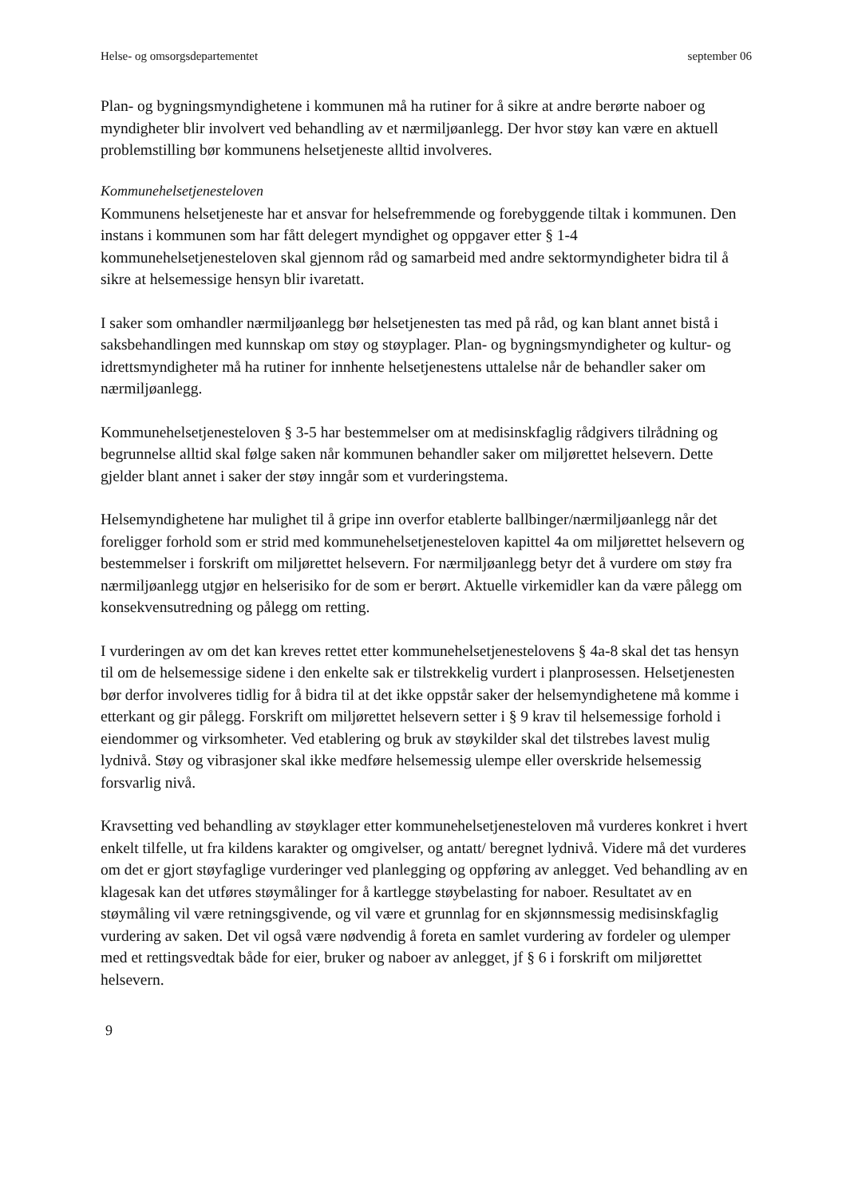Helse- og omsorgsdepartementet september 06
Plan- og bygningsmyndighetene i kommunen må ha rutiner for å sikre at andre berørte naboer og myndigheter blir involvert ved behandling av et nærmiljøanlegg. Der hvor støy kan være en aktuell problemstilling bør kommunens helsetjeneste alltid involveres.
Kommunehelsetjenesteloven
Kommunens helsetjeneste har et ansvar for helsefremmende og forebyggende tiltak i kommunen. Den instans i kommunen som har fått delegert myndighet og oppgaver etter § 1-4 kommunehelsetjenesteloven skal gjennom råd og samarbeid med andre sektormyndigheter bidra til å sikre at helsemessige hensyn blir ivaretatt.
I saker som omhandler nærmiljøanlegg bør helsetjenesten tas med på råd, og kan blant annet bistå i saksbehandlingen med kunnskap om støy og støyplager. Plan- og bygningsmyndigheter og kultur- og idrettsmyndigheter må ha rutiner for innhente helsetjenestens uttalelse når de behandler saker om nærmiljøanlegg.
Kommunehelsetjenesteloven § 3-5 har bestemmelser om at medisinskfaglig rådgivers tilrådning og begrunnelse alltid skal følge saken når kommunen behandler saker om miljørettet helsevern. Dette gjelder blant annet i saker der støy inngår som et vurderingstema.
Helsemyndighetene har mulighet til å gripe inn overfor etablerte ballbinger/nærmiljøanlegg når det foreligger forhold som er strid med kommunehelsetjenesteloven kapittel 4a om miljørettet helsevern og bestemmelser i forskrift om miljørettet helsevern. For nærmiljøanlegg betyr det å vurdere om støy fra nærmiljøanlegg utgjør en helserisiko for de som er berørt. Aktuelle virkemidler kan da være pålegg om konsekvensutredning og pålegg om retting.
I vurderingen av om det kan kreves rettet etter kommunehelsetjenestelovens § 4a-8 skal det tas hensyn til om de helsemessige sidene i den enkelte sak er tilstrekkelig vurdert i planprosessen. Helsetjenesten bør derfor involveres tidlig for å bidra til at det ikke oppstår saker der helsemyndighetene må komme i etterkant og gir pålegg. Forskrift om miljørettet helsevern setter i § 9 krav til helsemessige forhold i eiendommer og virksomheter. Ved etablering og bruk av støykilder skal det tilstrebes lavest mulig lydnivå. Støy og vibrasjoner skal ikke medføre helsemessig ulempe eller overskride helsemessig forsvarlig nivå.
Kravsetting ved behandling av støyklager etter kommunehelsetjenesteloven må vurderes konkret i hvert enkelt tilfelle, ut fra kildens karakter og omgivelser, og antatt/ beregnet lydnivå. Videre må det vurderes om det er gjort støyfaglige vurderinger ved planlegging og oppføring av anlegget. Ved behandling av en klagesak kan det utføres støymålinger for å kartlegge støybelasting for naboer. Resultatet av en støymåling vil være retningsgivende, og vil være et grunnlag for en skjønnsmessig medisinskfaglig vurdering av saken. Det vil også være nødvendig å foreta en samlet vurdering av fordeler og ulemper med et rettingsvedtak både for eier, bruker og naboer av anlegget, jf § 6 i forskrift om miljørettet helsevern.
9